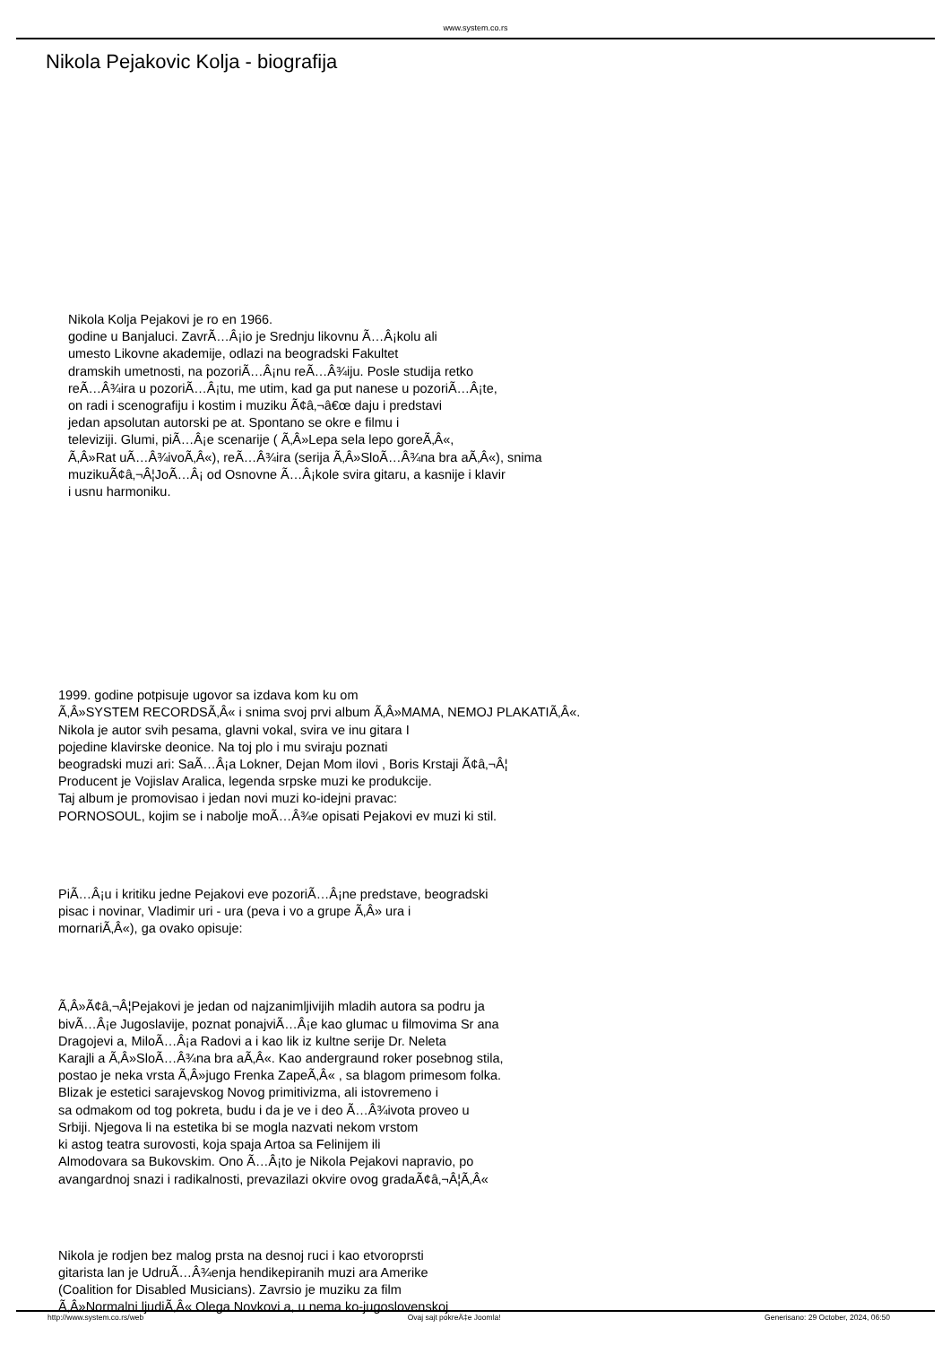www.system.co.rs
Nikola Pejakovic Kolja - biografija
Nikola Kolja Pejakovi je ro en 1966.
godine u Banjaluci. ZavrÃ…Â¡io je Srednju likovnu Ã…Â¡kolu ali
umesto Likovne akademije, odlazi na beogradski Fakultet
dramskih umetnosti, na pozoriÃ…Â¡nu reÃ…Â¾iju. Posle studija retko
reÃ…Â¾ira u pozoriÃ…Â¡tu, me utim, kad ga put nanese u pozoriÃ…Â¡te,
on radi i scenografiju i kostim i muziku Ã¢â‚¬â€œ daju i predstavi
jedan apsolutan autorski pe at. Spontano se okre e filmu i
televiziji. Glumi, piÃ…Â¡e scenarije ( Ã‚Â»Lepa sela lepo goreÃ‚Â«,
Ã‚Â»Rat uÃ…Â¾ivoÃ‚Â«), reÃ…Â¾ira (serija Ã‚Â»SloÃ…Â¾na bra aÃ‚Â«), snima
muzikuÃ¢â‚¬Â¦JoÃ…Â¡ od Osnovne Ã…Â¡kole svira gitaru, a kasnije i klavir
i usnu harmoniku.
1999. godine potpisuje ugovor sa izdava kom ku om
Ã‚Â»SYSTEM RECORDSÃ‚Â« i snima svoj prvi album Ã‚Â»MAMA, NEMOJ PLAKATIÃ‚Â«.
Nikola je autor svih pesama, glavni vokal, svira ve inu gitara I
pojedine klavirske deonice. Na toj plo i mu sviraju poznati
beogradski muzi ari: SaÃ…Â¡a Lokner, Dejan Mom ilovi , Boris Krstaji Ã¢â‚¬Â¦
Producent je Vojislav Aralica, legenda srpske muzi ke produkcije.
Taj album je promovisao i jedan novi muzi ko-idejni pravac:
PORNOSOUL, kojim se i nabolje moÃ…Â¾e opisati Pejakovi ev muzi ki stil.
PiÃ…Â¡u i kritiku jedne Pejakovi eve pozoriÃ…Â¡ne predstave, beogradski
pisac i novinar, Vladimir uri - ura (peva i vo a grupe Ã‚Â» ura i
mornariÃ‚Â«), ga ovako opisuje:
Ã‚Â»Ã¢â‚¬Â¦Pejakovi je jedan od najzanimljivijih mladih autora sa podru ja
bivÃ…Â¡e Jugoslavije, poznat ponajviÃ…Â¡e kao glumac u filmovima Sr ana
Dragojevi a, MiloÃ…Â¡a Radovi a i kao lik iz kultne serije Dr. Neleta
Karajli a Ã‚Â»SloÃ…Â¾na bra aÃ‚Â«. Kao andergraund roker posebnog stila,
postao je neka vrsta Ã‚Â»jugo Frenka ZapeÃ‚Â« , sa blagom primesom folka.
Blizak je estetici sarajevskog Novog primitivizma, ali istovremeno i
sa odmakom od tog pokreta, budu i da je ve i deo Ã…Â¾ivota proveo u
Srbiji. Njegova li na estetika bi se mogla nazvati nekom vrstom
ki astog teatra surovosti, koja spaja Artoa sa Felinijem ili
Almodovara sa Bukovskim. Ono Ã…Â¡to je Nikola Pejakovi napravio, po
avangardnoj snazi i radikalnosti, prevazilazi okvire ovog gradaÃ¢â‚¬Â¦Ã‚Â«
Nikola je rodjen bez malog prsta na desnoj ruci i kao etvoroprsti
gitarista lan je UdruÃ…Â¾enja hendikepiranih muzi ara Amerike
(Coalition for Disabled Musicians). Zavrsio je muziku za film
Ã‚Â»Normalni ljudiÃ‚Â« Olega Novkovi a, u nema ko-jugoslovenskoj
http://www.system.co.rs/web Ovaj sajt pokreÄ‡e Joomla! Generisano: 29 October, 2024, 06:50